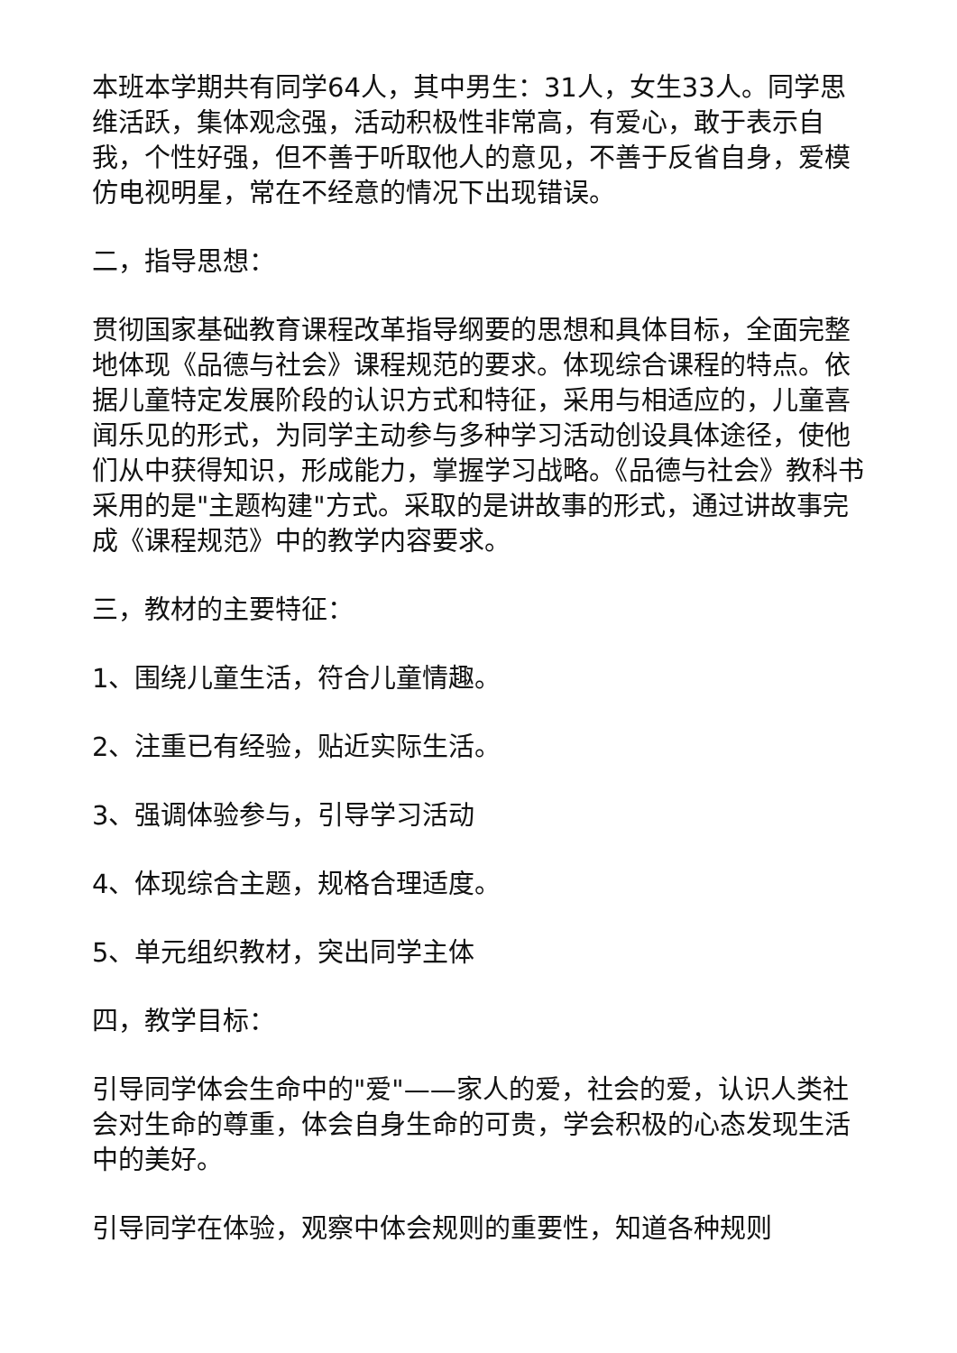本班本学期共有同学64人，其中男生：31人，女生33人。同学思维活跃，集体观念强，活动积极性非常高，有爱心，敢于表示自我，个性好强，但不善于听取他人的意见，不善于反省自身，爱模仿电视明星，常在不经意的情况下出现错误。
二，指导思想：
贯彻国家基础教育课程改革指导纲要的思想和具体目标，全面完整地体现《品德与社会》课程规范的要求。体现综合课程的特点。依据儿童特定发展阶段的认识方式和特征，采用与相适应的，儿童喜闻乐见的形式，为同学主动参与多种学习活动创设具体途径，使他们从中获得知识，形成能力，掌握学习战略。《品德与社会》教科书采用的是"主题构建"方式。采取的是讲故事的形式，通过讲故事完成《课程规范》中的教学内容要求。
三，教材的主要特征：
1、围绕儿童生活，符合儿童情趣。
2、注重已有经验，贴近实际生活。
3、强调体验参与，引导学习活动
4、体现综合主题，规格合理适度。
5、单元组织教材，突出同学主体
四，教学目标：
引导同学体会生命中的"爱"——家人的爱，社会的爱，认识人类社会对生命的尊重，体会自身生命的可贵，学会积极的心态发现生活中的美好。
引导同学在体验，观察中体会规则的重要性，知道各种规则